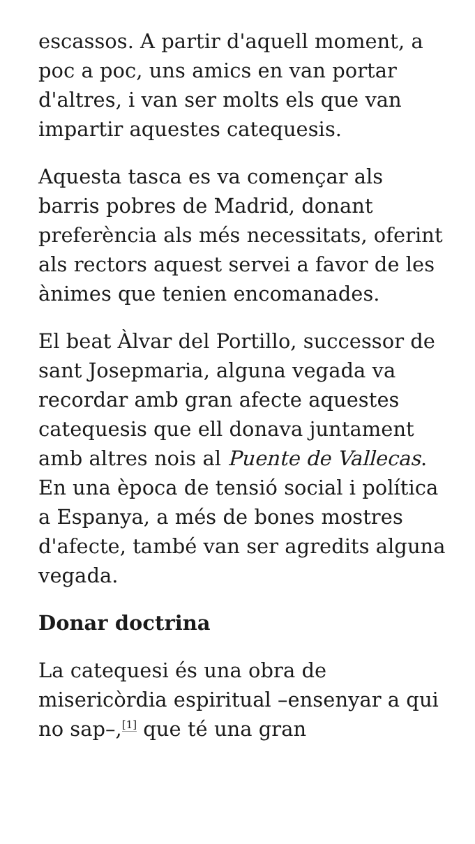escassos. A partir d'aquell moment, a poc a poc, uns amics en van portar d'altres, i van ser molts els que van impartir aquestes catequesis.
Aquesta tasca es va començar als barris pobres de Madrid, donant preferència als més necessitats, oferint als rectors aquest servei a favor de les ànimes que tenien encomanades.
El beat Àlvar del Portillo, successor de sant Josepmaria, alguna vegada va recordar amb gran afecte aquestes catequesis que ell donava juntament amb altres nois al Puente de Vallecas. En una època de tensió social i política a Espanya, a més de bones mostres d'afecte, també van ser agredits alguna vegada.
Donar doctrina
La catequesi és una obra de misericòrdia espiritual –ensenyar a qui no sap–,<sup>[1]</sup> que té una gran